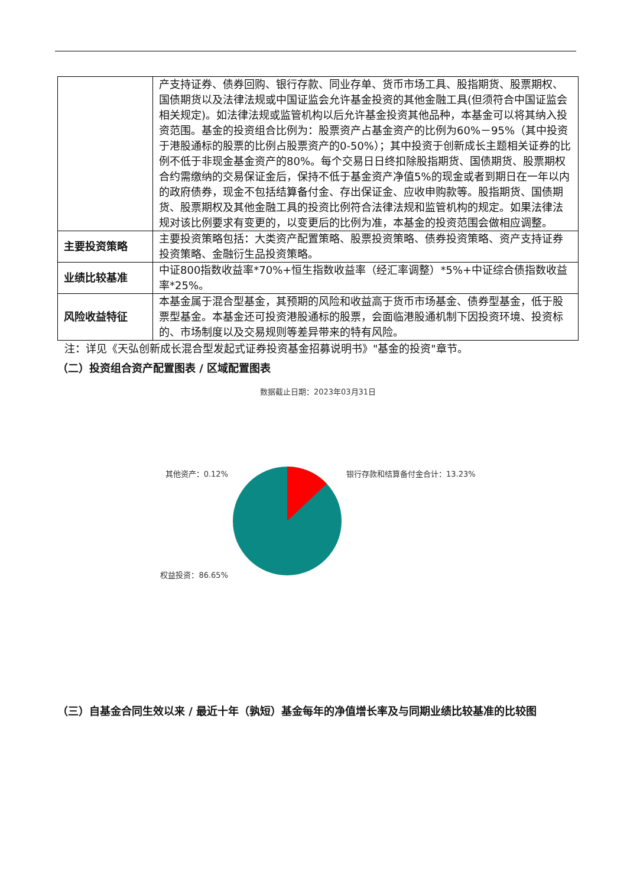| | 产支持证券、债券回购、银行存款、同业存单、货币市场工具、股指期货、股票期权、国债期货以及法律法规或中国证监会允许基金投资的其他金融工具(但须符合中国证监会相关规定)。如法律法规或监管机构以后允许基金投资其他品种，本基金可以将其纳入投资范围。基金的投资组合比例为：股票资产占基金资产的比例为60%－95%（其中投资于港股通标的股票的比例占股票资产的0-50%）；其中投资于创新成长主题相关证券的比例不低于非现金基金资产的80%。每个交易日日终扣除股指期货、国债期货、股票期权合约需缴纳的交易保证金后，保持不低于基金资产净值5%的现金或者到期日在一年以内的政府债券，现金不包括结算备付金、存出保证金、应收申购款等。股指期货、国债期货、股票期权及其他金融工具的投资比例符合法律法规和监管机构的规定。如果法律法规对该比例要求有变更的，以变更后的比例为准，本基金的投资范围会做相应调整。 |
| 主要投资策略 | 主要投资策略包括：大类资产配置策略、股票投资策略、债券投资策略、资产支持证券投资策略、金融衍生品投资策略。 |
| 业绩比较基准 | 中证800指数收益率*70%+恒生指数收益率（经汇率调整）*5%+中证综合债指数收益率*25%。 |
| 风险收益特征 | 本基金属于混合型基金，其预期的风险和收益高于货币市场基金、债券型基金，低于股票型基金。本基金还可投资港股通标的股票，会面临港股通机制下因投资环境、投资标的、市场制度以及交易规则等差异带来的特有风险。 |
注：详见《天弘创新成长混合型发起式证券投资基金招募说明书》"基金的投资"章节。
（二）投资组合资产配置图表 / 区域配置图表
数据截止日期：2023年03月31日
其他资产：0.12%
权益投资：86.65%
银行存款和结算备付金合计：13.23%
（三）自基金合同生效以来 / 最近十年（孰短）基金每年的净值增长率及与同期业绩比较基准的比较图